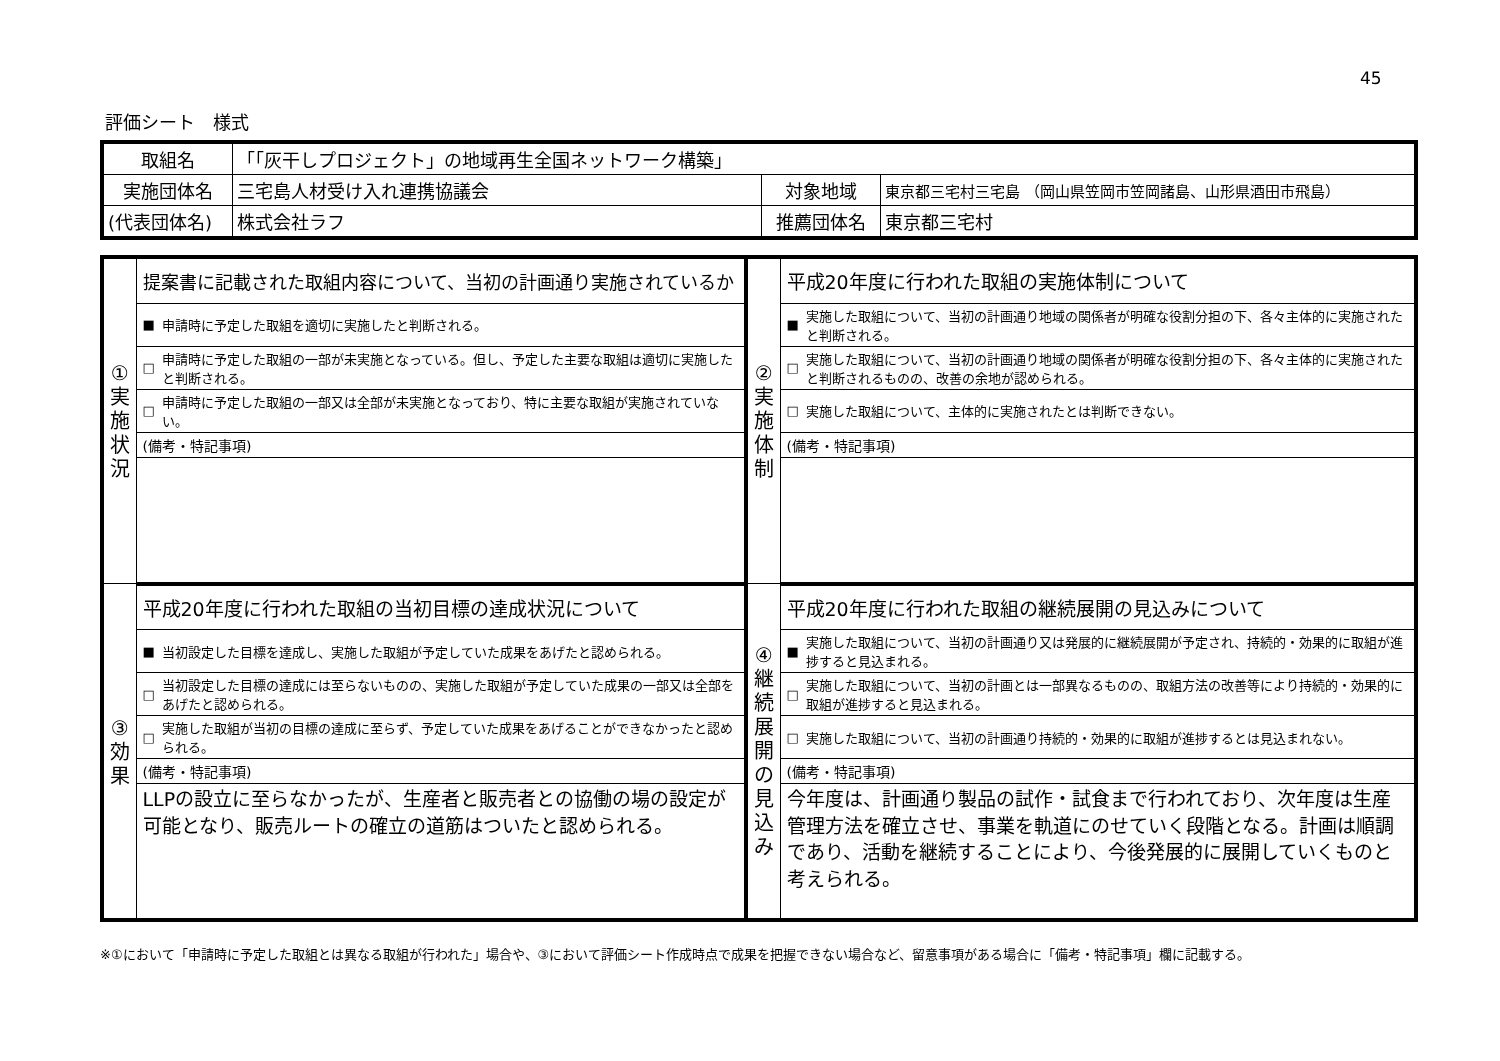45
評価シート　様式
| 取組名 | 「「灰干しプロジェクト」の地域再生全国ネットワーク構築」 | | |
| 実施団体名 | 三宅島人材受け入れ連携協議会 | 対象地域 | 東京都三宅村三宅島 （岡山県笠岡市笠岡諸島、山形県酒田市飛島） |
| (代表団体名) | 株式会社ラフ | 推薦団体名 | 東京都三宅村 |
| ① 実 施 状 況 | 提案書に記載された取組内容について、当初の計画通り実施されているか | | ② 実 施 体 制 | 平成20年度に行われた取組の実施体制について | |
| | ■ | 申請時に予定した取組を適切に実施したと判断される。 | | ■ | 実施した取組について、当初の計画通り地域の関係者が明確な役割分担の下、各々主体的に実施されたと判断される。 |
| | □ | 申請時に予定した取組の一部が未実施となっている。但し、予定した主要な取組は適切に実施したと判断される。 | | □ | 実施した取組について、当初の計画通り地域の関係者が明確な役割分担の下、各々主体的に実施されたと判断されるものの、改善の余地が認められる。 |
| | □ | 申請時に予定した取組の一部又は全部が未実施となっており、特に主要な取組が実施されていない。 | | □ | 実施した取組について、主体的に実施されたとは判断できない。 |
| | (備考・特記事項) | | | (備考・特記事項) | |
| ③ 効 果 | 平成20年度に行われた取組の当初目標の達成状況について | | ④ 継 続 展 開 の 見 込 み | 平成20年度に行われた取組の継続展開の見込みについて | |
| | ■ | 当初設定した目標を達成し、実施した取組が予定していた成果をあげたと認められる。 | | ■ | 実施した取組について、当初の計画通り又は発展的に継続展開が予定され、持続的・効果的に取組が進捗すると見込まれる。 |
| | □ | 当初設定した目標の達成には至らないものの、実施した取組が予定していた成果の一部又は全部をあげたと認められる。 | | □ | 実施した取組について、当初の計画とは一部異なるものの、取組方法の改善等により持続的・効果的に取組が進捗すると見込まれる。 |
| | □ | 実施した取組が当初の目標の達成に至らず、予定していた成果をあげることができなかったと認められる。 | | □ | 実施した取組について、当初の計画通り持続的・効果的に取組が進捗するとは見込まれない。 |
| | (備考・特記事項) | | | (備考・特記事項) | |
| | LLPの設立に至らなかったが、生産者と販売者との協働の場の設定が可能となり、販売ルートの確立の道筋はついたと認められる。 | | | 今年度は、計画通り製品の試作・試食まで行われており、次年度は生産管理方法を確立させ、事業を軌道にのせていく段階となる。計画は順調であり、活動を継続することにより、今後発展的に展開していくものと考えられる。 | |
※①において「申請時に予定した取組とは異なる取組が行われた」場合や、③において評価シート作成時点で成果を把握できない場合など、留意事項がある場合に「備考・特記事項」欄に記載する。